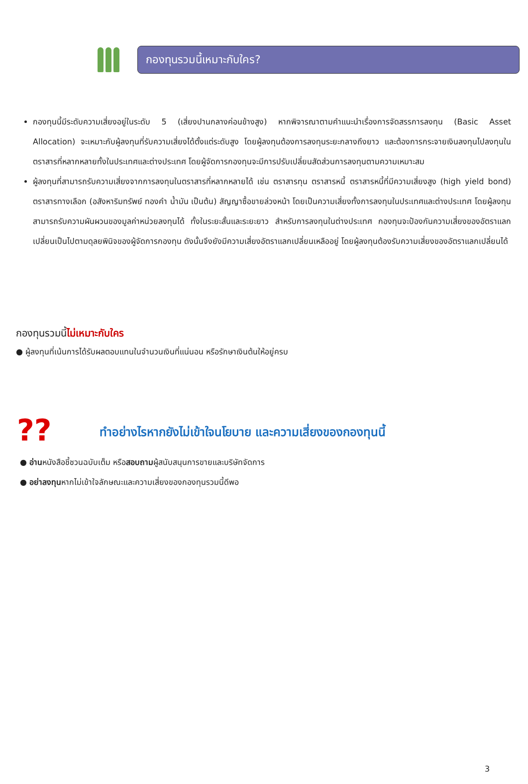กองทุนรวมนี้เหมาะกับใคร?
กองทุนนี้มีระดับความเสี่ยงอยู่ในระดับ 5 (เสี่ยงปานกลางค่อนข้างสูง) หากพิจารณาตามคำแนะนำเรื่องการจัดสรรการลงทุน (Basic Asset Allocation) จะเหมาะกับผู้ลงทุนที่รับความเสี่ยงได้ตั้งแต่ระดับสูง โดยผู้ลงทุนต้องการลงทุนระยะกลางถึงยาว และต้องการกระจายเงินลงทุนไปลงทุนในตราสารที่หลากหลายทั้งในประเทศและต่างประเทศ โดยผู้จัดการกองทุนจะมีการปรับเปลี่ยนสัดส่วนการลงทุนตามความเหมาะสม
ผู้ลงทุนที่สามารถรับความเสี่ยงจากการลงทุนในตราสารที่หลากหลายได้ เช่น ตราสารทุน ตราสารหนี้ ตราสารหนี้ที่มีความเสี่ยงสูง (high yield bond) ตราสารทางเลือก (อสังหาริมทรัพย์ ทองคำ น้ำมัน เป็นต้น) สัญญาซื้อขายล่วงหน้า โดยเป็นความเสี่ยงทั้งการลงทุนในประเทศและต่างประเทศ โดยผู้ลงทุนสามารถรับความผันผวนของมูลค่าหน่วยลงทุนได้ ทั้งในระยะสั้นและระยะยาว สำหรับการลงทุนในต่างประเทศ กองทุนจะป้องกันความเสี่ยงของอัตราแลกเปลี่ยนเป็นไปตามดุลยพินิจของผู้จัดการกองทุน ดังนั้นจึงยังมีความเสี่ยงอัตราแลกเปลี่ยนเหลืออยู่ โดยผู้ลงทุนต้องรับความเสี่ยงของอัตราแลกเปลี่ยนได้
กองทุนรวมนี้ไม่เหมาะกับใคร
● ผู้ลงทุนที่เน้นการได้รับผลตอบแทนในจำนวนเงินที่แน่นอน หรือรักษาเงินต้นให้อยู่ครบ
??
ทำอย่างไรหากยังไม่เข้าใจนโยบาย และความเสี่ยงของกองทุนนี้
● อ่านหนังสือชี้ชวนฉบับเต็ม หรือสอบถามผู้สนับสนุนการขายและบริษัทจัดการ
● อย่าลงทุนหากไม่เข้าใจลักษณะและความเสี่ยงของกองทุนรวมนี้ดีพอ
3